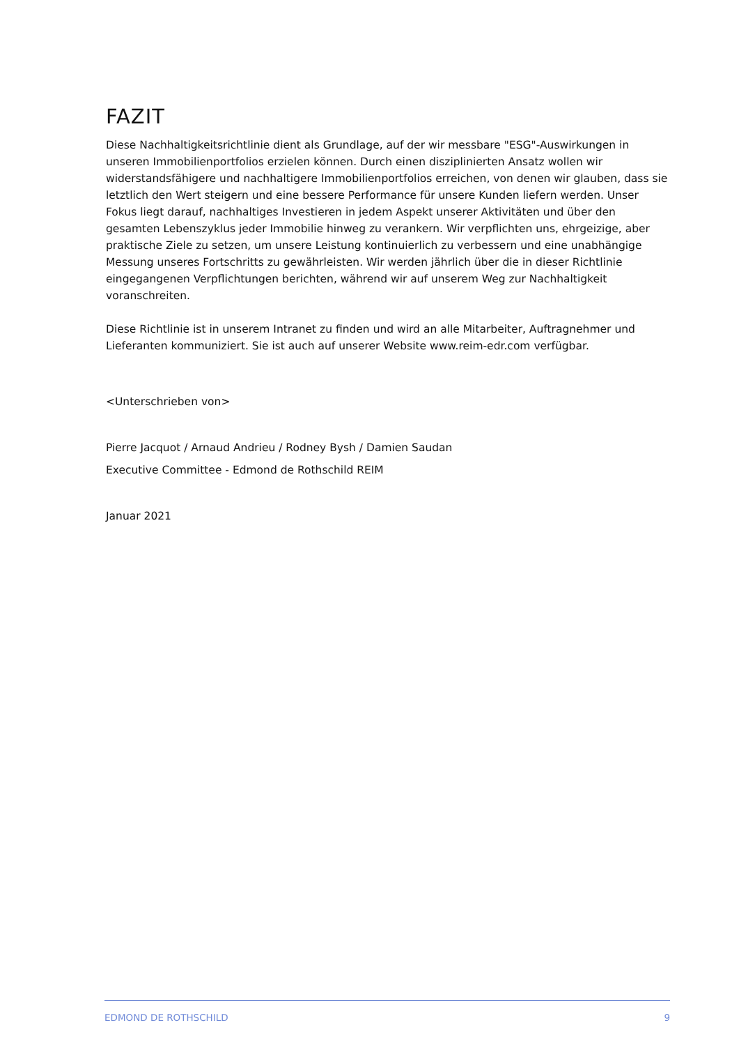FAZIT
Diese Nachhaltigkeitsrichtlinie dient als Grundlage, auf der wir messbare "ESG"-Auswirkungen in unseren Immobilienportfolios erzielen können. Durch einen disziplinierten Ansatz wollen wir widerstandsfähigere und nachhaltigere Immobilienportfolios erreichen, von denen wir glauben, dass sie letztlich den Wert steigern und eine bessere Performance für unsere Kunden liefern werden. Unser Fokus liegt darauf, nachhaltiges Investieren in jedem Aspekt unserer Aktivitäten und über den gesamten Lebenszyklus jeder Immobilie hinweg zu verankern. Wir verpflichten uns, ehrgeizige, aber praktische Ziele zu setzen, um unsere Leistung kontinuierlich zu verbessern und eine unabhängige Messung unseres Fortschritts zu gewährleisten. Wir werden jährlich über die in dieser Richtlinie eingegangenen Verpflichtungen berichten, während wir auf unserem Weg zur Nachhaltigkeit voranschreiten.
Diese Richtlinie ist in unserem Intranet zu finden und wird an alle Mitarbeiter, Auftragnehmer und Lieferanten kommuniziert. Sie ist auch auf unserer Website www.reim-edr.com verfügbar.
<Unterschrieben von>
Pierre Jacquot / Arnaud Andrieu / Rodney Bysh / Damien Saudan
Executive Committee - Edmond de Rothschild REIM
Januar 2021
EDMOND DE ROTHSCHILD 9